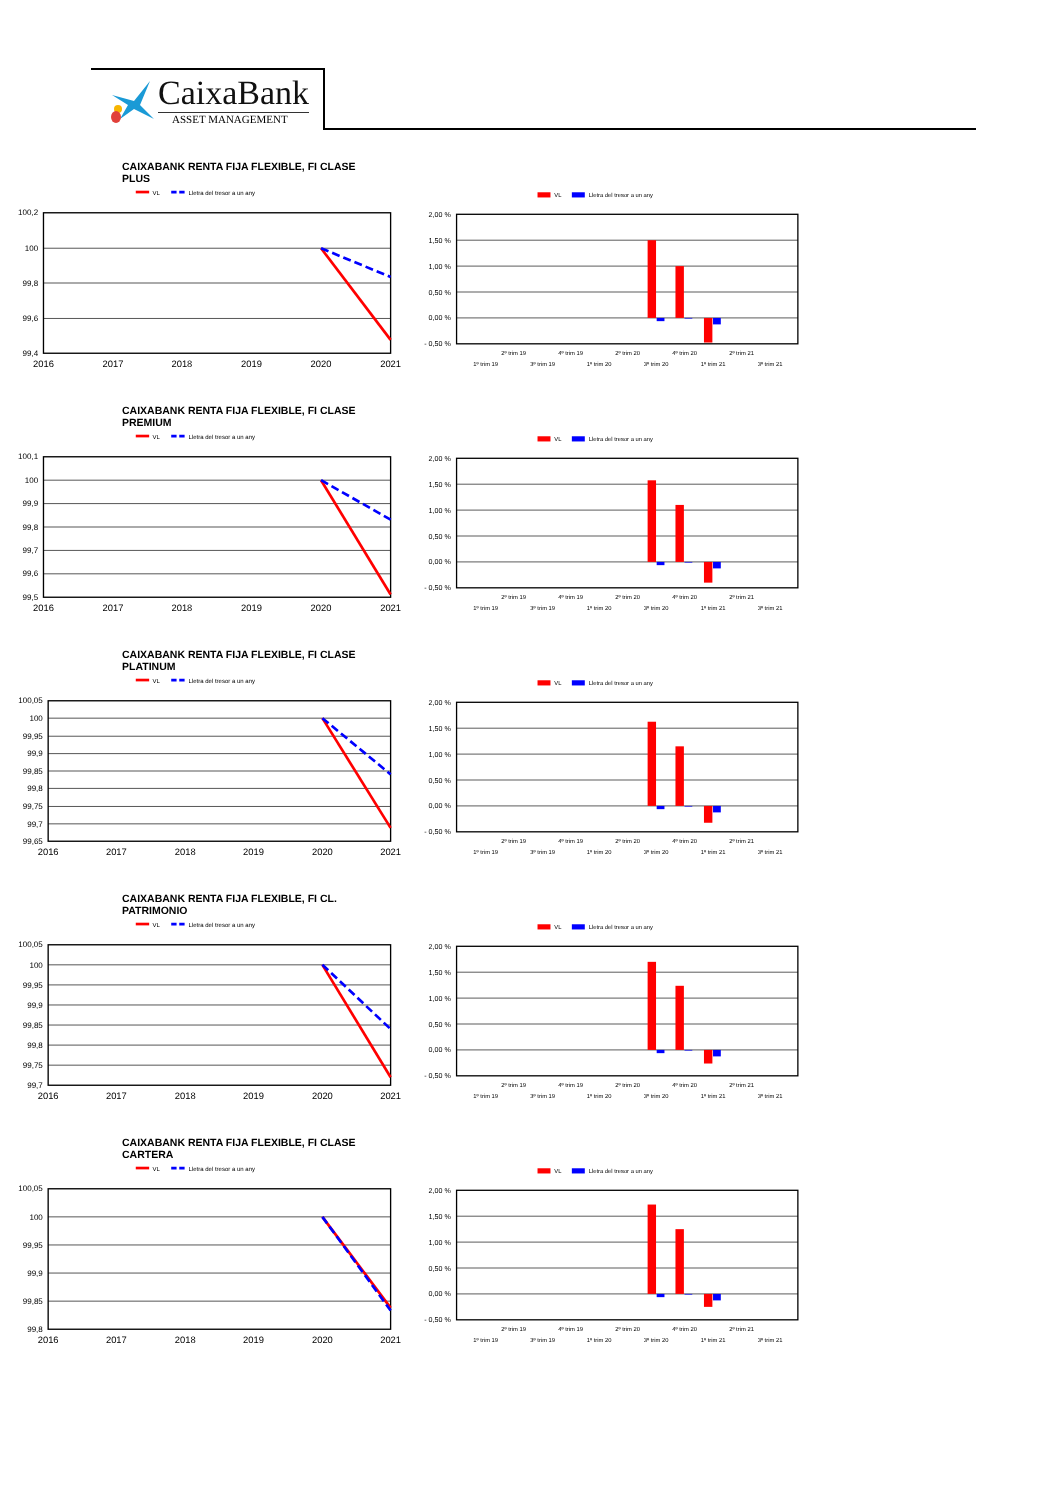CaixaBank
ASSET MANAGEMENT
CAIXABANK RENTA FIJA FLEXIBLE, FI CLASE PLUS
VL
Lletra del tresor a un any
100,2
100
99,8
99,6
99,4
2016
2017
2018
2019
2020
2021
VL
Lletra del tresor a un any
2,00 %
1,50 %
1,00 %
0,50 %
0,00 %
- 0,50 %
2º trim 19
4º trim 19
2º trim 20
4º trim 20
2º trim 21
1º trim 19
3º trim 19
1º trim 20
3º trim 20
1º trim 21
3º trim 21
CAIXABANK RENTA FIJA FLEXIBLE, FI CLASE PREMIUM
VL
Lletra del tresor a un any
100,1
100
99,9
99,8
99,7
99,6
99,5
2016
2017
2018
2019
2020
2021
VL
Lletra del tresor a un any
2,00 %
1,50 %
1,00 %
0,50 %
0,00 %
- 0,50 %
2º trim 19
4º trim 19
2º trim 20
4º trim 20
2º trim 21
1º trim 19
3º trim 19
1º trim 20
3º trim 20
1º trim 21
3º trim 21
CAIXABANK RENTA FIJA FLEXIBLE, FI CLASE PLATINUM
VL
Lletra del tresor a un any
100,05
100
99,95
99,9
99,85
99,8
99,75
99,7
99,65
2016
2017
2018
2019
2020
2021
VL
Lletra del tresor a un any
2,00 %
1,50 %
1,00 %
0,50 %
0,00 %
- 0,50 %
2º trim 19
4º trim 19
2º trim 20
4º trim 20
2º trim 21
1º trim 19
3º trim 19
1º trim 20
3º trim 20
1º trim 21
3º trim 21
CAIXABANK RENTA FIJA FLEXIBLE, FI CL. PATRIMONIO
VL
Lletra del tresor a un any
100,05
100
99,95
99,9
99,85
99,8
99,75
99,7
2016
2017
2018
2019
2020
2021
VL
Lletra del tresor a un any
2,00 %
1,50 %
1,00 %
0,50 %
0,00 %
- 0,50 %
2º trim 19
4º trim 19
2º trim 20
4º trim 20
2º trim 21
1º trim 19
3º trim 19
1º trim 20
3º trim 20
1º trim 21
3º trim 21
CAIXABANK RENTA FIJA FLEXIBLE, FI CLASE CARTERA
VL
Lletra del tresor a un any
100,05
100
99,95
99,9
99,85
99,8
2016
2017
2018
2019
2020
2021
VL
Lletra del tresor a un any
2,00 %
1,50 %
1,00 %
0,50 %
0,00 %
- 0,50 %
2º trim 19
4º trim 19
2º trim 20
4º trim 20
2º trim 21
1º trim 19
3º trim 19
1º trim 20
3º trim 20
1º trim 21
3º trim 21